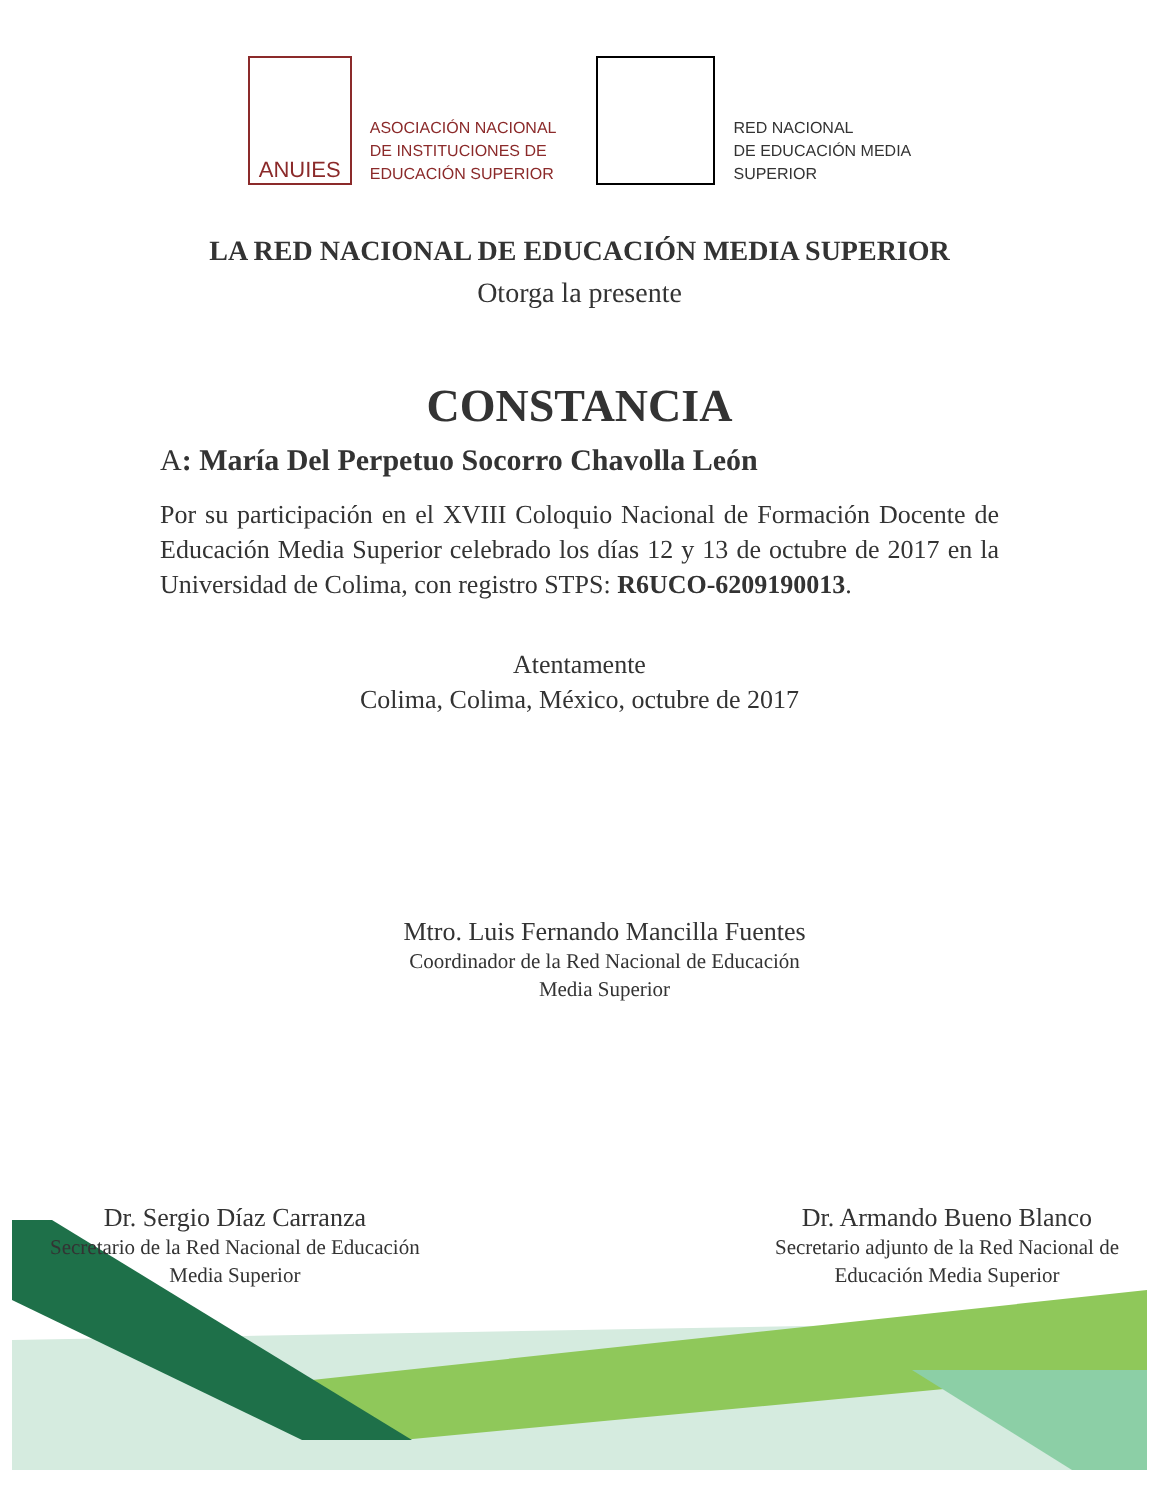ANUIES
ASOCIACIÓN NACIONAL
DE INSTITUCIONES DE
EDUCACIÓN SUPERIOR
RED NACIONAL
DE EDUCACIÓN MEDIA
SUPERIOR
LA RED NACIONAL DE EDUCACIÓN MEDIA SUPERIOR
Otorga la presente
CONSTANCIA
A: María Del Perpetuo Socorro Chavolla León
Por su participación en el XVIII Coloquio Nacional de Formación Docente de Educación Media Superior celebrado los días 12 y 13 de octubre de 2017 en la Universidad de Colima, con registro STPS: R6UCO-6209190013.
Atentamente
Colima, Colima, México, octubre de 2017
Mtro. Luis Fernando Mancilla Fuentes
Coordinador de la Red Nacional de Educación
Media Superior
Dr. Sergio Díaz Carranza
Secretario de la Red Nacional de Educación
Media Superior
Dr. Armando Bueno Blanco
Secretario adjunto de la Red Nacional de
Educación Media Superior